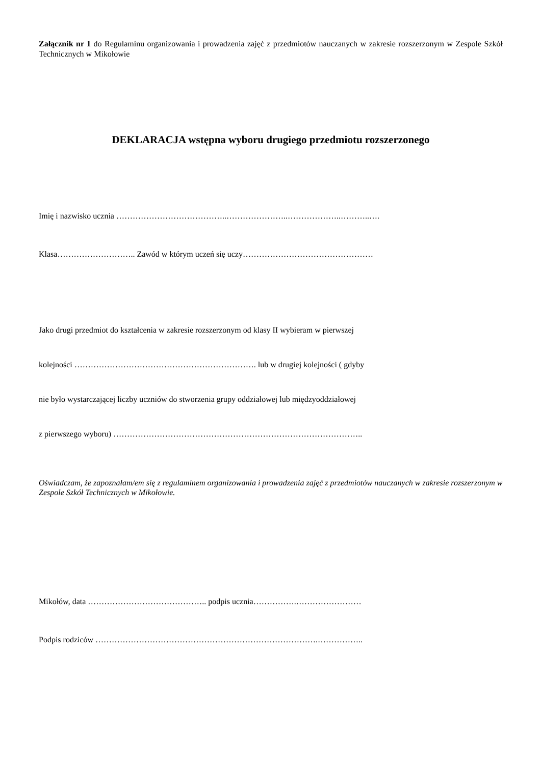Załącznik nr 1 do Regulaminu organizowania i prowadzenia zajęć z przedmiotów nauczanych w zakresie rozszerzonym w Zespole Szkół Technicznych w Mikołowie
DEKLARACJA wstępna wyboru drugiego przedmiotu rozszerzonego
Imię i nazwisko ucznia …………………………………..…………………..………………..………..….
Klasa……………………….. Zawód w którym uczeń się uczy…………………………………………
Jako drugi przedmiot do kształcenia w zakresie rozszerzonym od klasy II wybieram w pierwszej
kolejności …………………………………………………………. lub w drugiej kolejności ( gdyby
nie było wystarczającej liczby uczniów do stworzenia grupy oddziałowej lub międzyoddziałowej
z pierwszego wyboru) ………………………………………………………………………………..
Oświadczam, że zapoznałam/em się z regulaminem organizowania i prowadzenia zajęć z przedmiotów nauczanych w zakresie rozszerzonym w Zespole Szkół Technicznych w Mikołowie.
Mikołów, data …………………………………….. podpis ucznia…………….……………………
Podpis rodziców ……………………………………………………………………….……………..